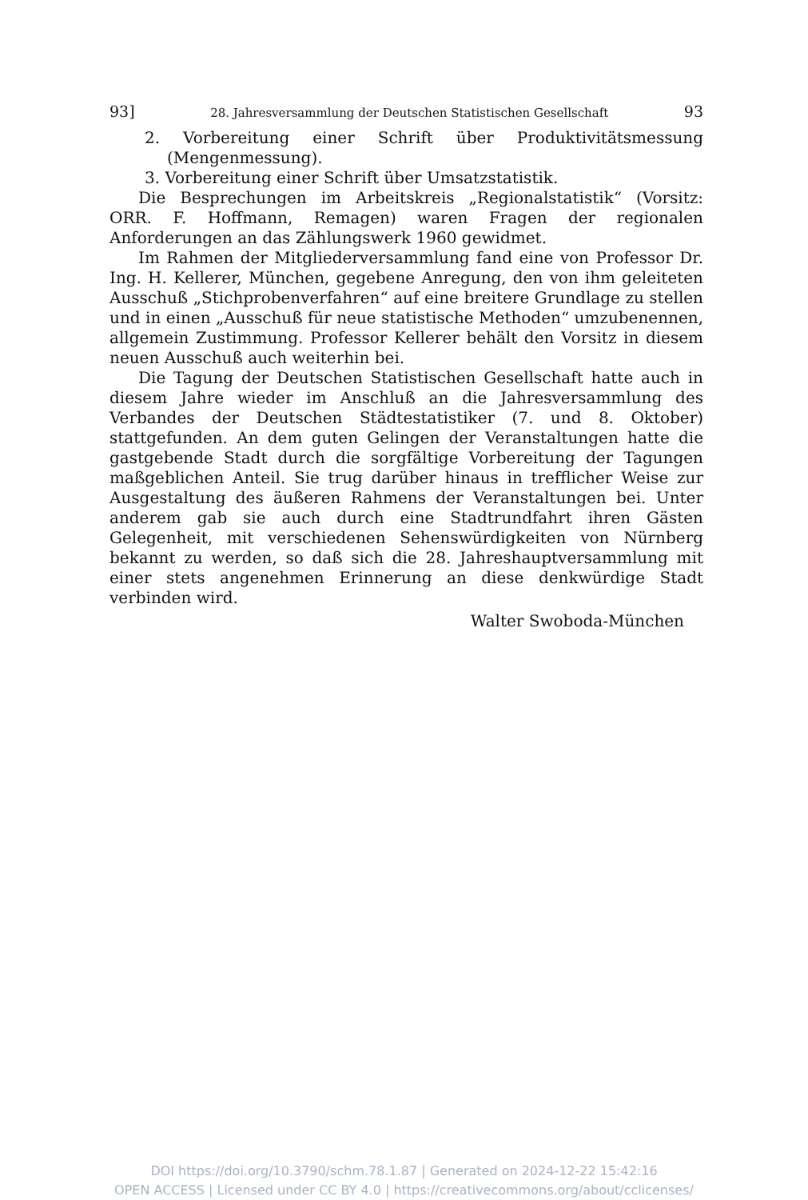93] 28. Jahresversammlung der Deutschen Statistischen Gesellschaft 93
2. Vorbereitung einer Schrift über Produktivitätsmessung (Mengenmessung).
3. Vorbereitung einer Schrift über Umsatzstatistik.
Die Besprechungen im Arbeitskreis „Regionalstatistik“ (Vorsitz: ORR. F. Hoffmann, Remagen) waren Fragen der regionalen Anforderungen an das Zählungswerk 1960 gewidmet.
Im Rahmen der Mitgliederversammlung fand eine von Professor Dr. Ing. H. Kellerer, München, gegebene Anregung, den von ihm geleiteten Ausschuß „Stichprobenverfahren“ auf eine breitere Grundlage zu stellen und in einen „Ausschuß für neue statistische Methoden“ umzubenennen, allgemein Zustimmung. Professor Kellerer behält den Vorsitz in diesem neuen Ausschuß auch weiterhin bei.
Die Tagung der Deutschen Statistischen Gesellschaft hatte auch in diesem Jahre wieder im Anschluß an die Jahresversammlung des Verbandes der Deutschen Städtestatistiker (7. und 8. Oktober) stattgefunden. An dem guten Gelingen der Veranstaltungen hatte die gastgebende Stadt durch die sorgfältige Vorbereitung der Tagungen maßgeblichen Anteil. Sie trug darüber hinaus in trefflicher Weise zur Ausgestaltung des äußeren Rahmens der Veranstaltungen bei. Unter anderem gab sie auch durch eine Stadtrundfahrt ihren Gästen Gelegenheit, mit verschiedenen Sehenswürdigkeiten von Nürnberg bekannt zu werden, so daß sich die 28. Jahreshauptversammlung mit einer stets angenehmen Erinnerung an diese denkwürdige Stadt verbinden wird.
Walter Swoboda-München
DOI https://doi.org/10.3790/schm.78.1.87 | Generated on 2024-12-22 15:42:16
OPEN ACCESS | Licensed under CC BY 4.0 | https://creativecommons.org/about/cclicenses/